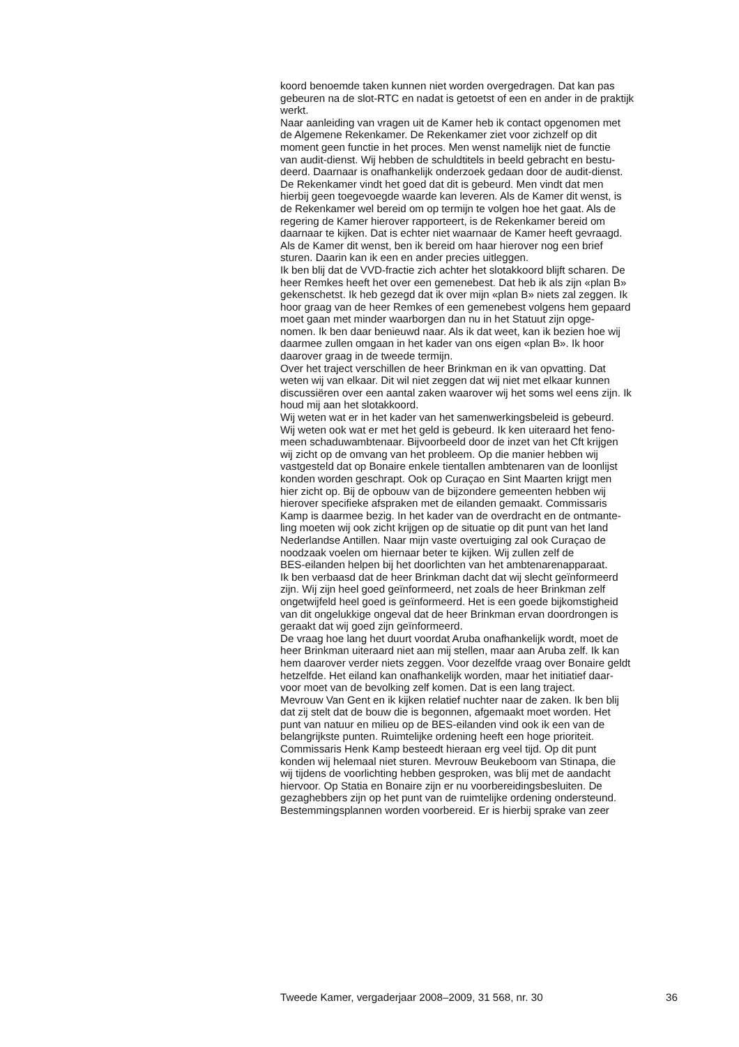koord benoemde taken kunnen niet worden overgedragen. Dat kan pas gebeuren na de slot-RTC en nadat is getoetst of een en ander in de praktijk werkt.
Naar aanleiding van vragen uit de Kamer heb ik contact opgenomen met de Algemene Rekenkamer. De Rekenkamer ziet voor zichzelf op dit moment geen functie in het proces. Men wenst namelijk niet de functie van audit-dienst. Wij hebben de schuldtitels in beeld gebracht en bestu- deerd. Daarnaar is onafhankelijk onderzoek gedaan door de audit-dienst. De Rekenkamer vindt het goed dat dit is gebeurd. Men vindt dat men hierbij geen toegevoegde waarde kan leveren. Als de Kamer dit wenst, is de Rekenkamer wel bereid om op termijn te volgen hoe het gaat. Als de regering de Kamer hierover rapporteert, is de Rekenkamer bereid om daarnaar te kijken. Dat is echter niet waarnaar de Kamer heeft gevraagd. Als de Kamer dit wenst, ben ik bereid om haar hierover nog een brief sturen. Daarin kan ik een en ander precies uitleggen.
Ik ben blij dat de VVD-fractie zich achter het slotakkoord blijft scharen. De heer Remkes heeft het over een gemenebest. Dat heb ik als zijn «plan B» gekenschetst. Ik heb gezegd dat ik over mijn «plan B» niets zal zeggen. Ik hoor graag van de heer Remkes of een gemenebest volgens hem gepaard moet gaan met minder waarborgen dan nu in het Statuut zijn opge- nomen. Ik ben daar benieuwd naar. Als ik dat weet, kan ik bezien hoe wij daarmee zullen omgaan in het kader van ons eigen «plan B». Ik hoor daarover graag in de tweede termijn.
Over het traject verschillen de heer Brinkman en ik van opvatting. Dat weten wij van elkaar. Dit wil niet zeggen dat wij niet met elkaar kunnen discussiëren over een aantal zaken waarover wij het soms wel eens zijn. Ik houd mij aan het slotakkoord.
Wij weten wat er in het kader van het samenwerkingsbeleid is gebeurd. Wij weten ook wat er met het geld is gebeurd. Ik ken uiteraard het feno- meen schaduwambtenaar. Bijvoorbeeld door de inzet van het Cft krijgen wij zicht op de omvang van het probleem. Op die manier hebben wij vastgesteld dat op Bonaire enkele tientallen ambtenaren van de loonlijst konden worden geschrapt. Ook op Curaçao en Sint Maarten krijgt men hier zicht op. Bij de opbouw van de bijzondere gemeenten hebben wij hierover specifieke afspraken met de eilanden gemaakt. Commissaris Kamp is daarmee bezig. In het kader van de overdracht en de ontmante- ling moeten wij ook zicht krijgen op de situatie op dit punt van het land Nederlandse Antillen. Naar mijn vaste overtuiging zal ook Curaçao de noodzaak voelen om hiernaar beter te kijken. Wij zullen zelf de BES-eilanden helpen bij het doorlichten van het ambtenarenapparaat.
Ik ben verbaasd dat de heer Brinkman dacht dat wij slecht geïnformeerd zijn. Wij zijn heel goed geïnformeerd, net zoals de heer Brinkman zelf ongetwijfeld heel goed is geïnformeerd. Het is een goede bijkomstigheid van dit ongelukkige ongeval dat de heer Brinkman ervan doordrongen is geraakt dat wij goed zijn geïnformeerd.
De vraag hoe lang het duurt voordat Aruba onafhankelijk wordt, moet de heer Brinkman uiteraard niet aan mij stellen, maar aan Aruba zelf. Ik kan hem daarover verder niets zeggen. Voor dezelfde vraag over Bonaire geldt hetzelfde. Het eiland kan onafhankelijk worden, maar het initiatief daar- voor moet van de bevolking zelf komen. Dat is een lang traject.
Mevrouw Van Gent en ik kijken relatief nuchter naar de zaken. Ik ben blij dat zij stelt dat de bouw die is begonnen, afgemaakt moet worden. Het punt van natuur en milieu op de BES-eilanden vind ook ik een van de belangrijkste punten. Ruimtelijke ordening heeft een hoge prioriteit. Commissaris Henk Kamp besteedt hieraan erg veel tijd. Op dit punt konden wij helemaal niet sturen. Mevrouw Beukeboom van Stinapa, die wij tijdens de voorlichting hebben gesproken, was blij met de aandacht hiervoor. Op Statia en Bonaire zijn er nu voorbereidingsbesluiten. De gezaghebbers zijn op het punt van de ruimtelijke ordening ondersteund. Bestemmingsplannen worden voorbereid. Er is hierbij sprake van zeer
Tweede Kamer, vergaderjaar 2008–2009, 31 568, nr. 30 36